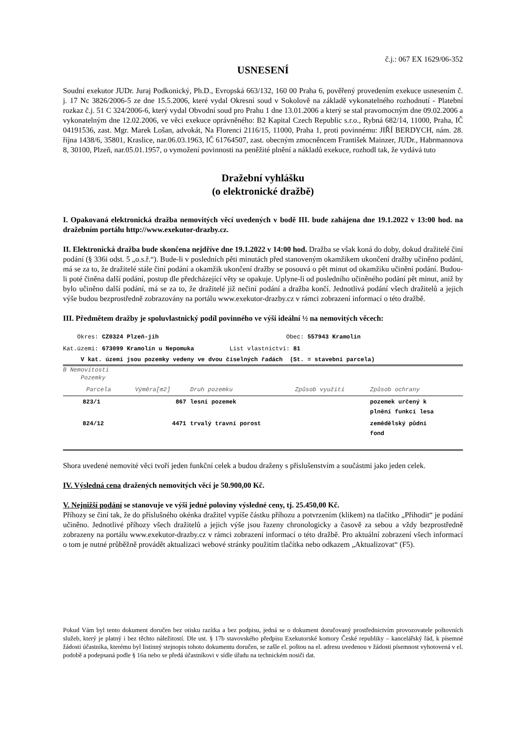č.j.: 067 EX 1629/06-352
USNESENÍ
Soudní exekutor JUDr. Juraj Podkonický, Ph.D., Evropská 663/132, 160 00 Praha 6, pověřený provedením exekuce usnesením č. j. 17 Nc 3826/2006-5 ze dne 15.5.2006, které vydal Okresní soud v Sokolově na základě vykonatelného rozhodnutí - Platební rozkaz č.j. 51 C 324/2006-6, který vydal Obvodní soud pro Prahu 1 dne 13.01.2006 a který se stal pravomocným dne 09.02.2006 a vykonatelným dne 12.02.2006, ve věci exekuce oprávněného: B2 Kapital Czech Republic s.r.o., Rybná 682/14, 11000, Praha, IČ 04191536, zast. Mgr. Marek Lošan, advokát, Na Florenci 2116/15, 11000, Praha 1, proti povinnému: JIŘÍ BERDYCH, nám. 28. října 1438/6, 35801, Kraslice, nar.06.03.1963, IČ 61764507, zast. obecným zmocněncem František Mainzer, JUDr., Habrmannova 8, 30100, Plzeň, nar.05.01.1957, o vymožení povinnosti na peněžité plnění a nákladů exekuce, rozhodl tak, že vydává tuto
Dražební vyhlášku
(o elektronické dražbě)
I. Opakovaná elektronická dražba nemovitých věcí uvedených v bodě III. bude zahájena dne 19.1.2022 v 13:00 hod. na dražebním portálu http://www.exekutor-drazby.cz.
II. Elektronická dražba bude skončena nejdříve dne 19.1.2022 v 14:00 hod. Dražba se však koná do doby, dokud dražitelé činí podání (§ 336i odst. 5 „o.s.ř.“). Bude-li v posledních pěti minutách před stanoveným okamžikem ukončení dražby učiněno podání, má se za to, že dražitelé stále činí podání a okamžik ukončení dražby se posouvá o pět minut od okamžiku učinění podání. Budou-li poté činěna další podání, postup dle předcházející věty se opakuje. Uplyne-li od posledního učiněného podání pět minut, aniž by bylo učiněno další podání, má se za to, že dražitelé již nečiní podání a dražba končí. Jednotlivá podání všech dražitelů a jejich výše budou bezprostředně zobrazovány na portálu www.exekutor-drazby.cz v rámci zobrazení informací o této dražbě.
III. Předmětem dražby je spoluvlastnický podíl povinného ve výši ideální ½ na nemovitých věcech:
Okres: CZ0324 Plzeň-jih Obec: 557943 Kramolín
Kat.území: 673099 Kramolín u Nepomuka List vlastnictví: 81
V kat. území jsou pozemky vedeny ve dvou číselných řadách (St. = stavební parcela)
B Nemovitosti
Pozemky
| Parcela | Výměra[m2] | Druh pozemku | Způsob využití | Způsob ochrany |
| --- | --- | --- | --- | --- |
| 823/1 | 867 | lesní pozemek | | pozemek určený k plnění funkcí lesa |
| 824/12 | 4471 | trvalý travní porost | | zemědělský půdní fond |
Shora uvedené nemovité věci tvoří jeden funkční celek a budou draženy s příslušenstvím a součástmi jako jeden celek.
IV. Výsledná cena dražených nemovitých věcí je 50.900,00 Kč.
V. Nejnižší podání se stanovuje ve výši jedné poloviny výsledné ceny, tj. 25.450,00 Kč.
Příhozy se činí tak, že do příslušného okénka dražitel vypíše částku příhozu a potvrzením (klikem) na tlačítko „Přihodit“ je podání učiněno. Jednotlivé příhozy všech dražitelů a jejich výše jsou řazeny chronologicky a časově za sebou a vždy bezprostředně zobrazeny na portálu www.exekutor-drazby.cz v rámci zobrazení informací o této dražbě. Pro aktuální zobrazení všech informací o tom je nutné průběžně provádět aktualizaci webové stránky použitím tlačítka nebo odkazem „Aktualizovat“ (F5).
Pokud Vám byl tento dokument doručen bez otisku razítka a bez podpisu, jedná se o dokument doručovaný prostřednictvím provozovatele poštovních služeb, který je platný i bez těchto náležitostí. Dle ust. § 17b stavovského předpisu Exekutorské komory České republiky – kancelářský řád, k písemné žádosti účastníka, kterému byl listinný stejnopis tohoto dokumentu doručen, se zašle el. poštou na el. adresu uvedenou v žádosti písemnost vyhotovená v el. podobě a podepsaná podle § 16a nebo se předá účastníkovi v sídle úřadu na technickém nosiči dat.